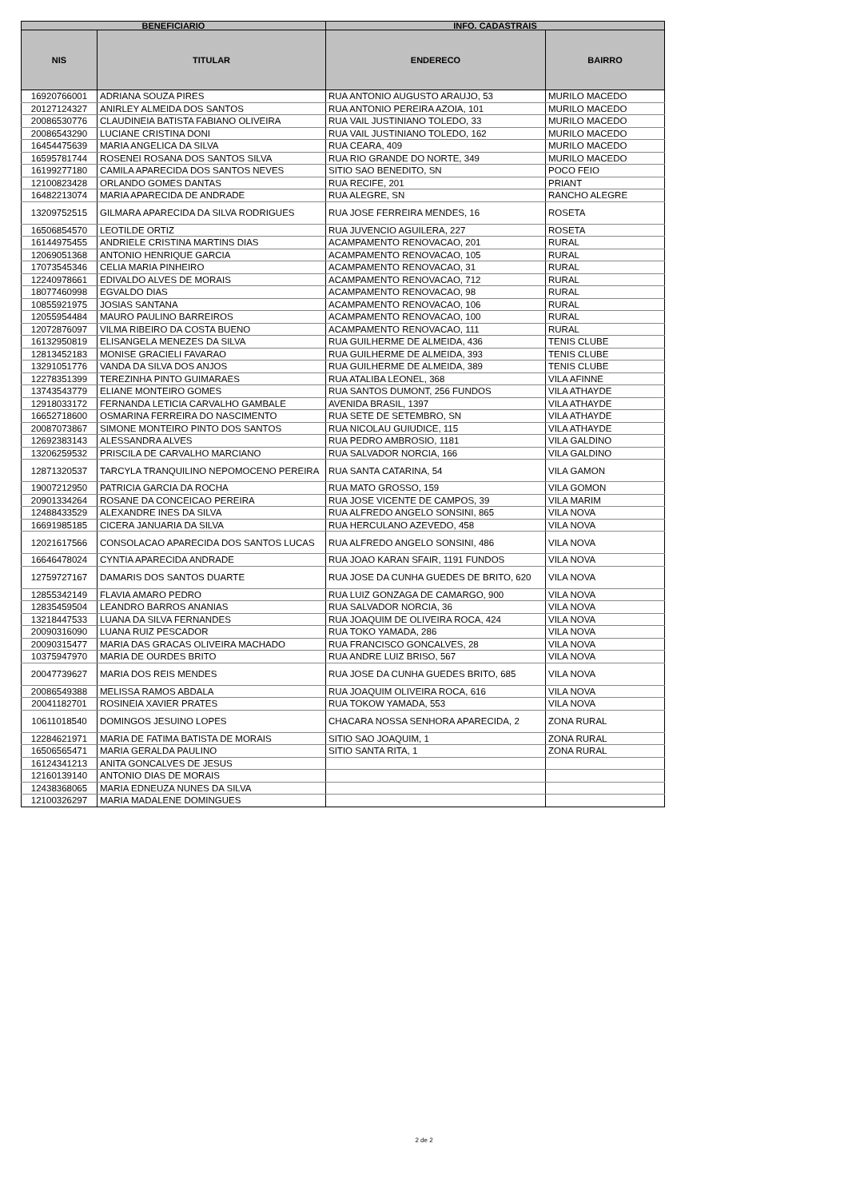| BENEFICIARIO | | INFO. CADASTRAIS | |
| --- | --- | --- | --- |
| NIS | TITULAR | ENDERECO | BAIRRO |
| 16920766001 | ADRIANA SOUZA PIRES | RUA ANTONIO AUGUSTO ARAUJO, 53 | MURILO MACEDO |
| 20127124327 | ANIRLEY ALMEIDA DOS SANTOS | RUA ANTONIO PEREIRA AZOIA, 101 | MURILO MACEDO |
| 20086530776 | CLAUDINEIA BATISTA FABIANO OLIVEIRA | RUA VAIL JUSTINIANO TOLEDO, 33 | MURILO MACEDO |
| 20086543290 | LUCIANE CRISTINA DONI | RUA VAIL JUSTINIANO TOLEDO, 162 | MURILO MACEDO |
| 16454475639 | MARIA ANGELICA DA SILVA | RUA CEARA, 409 | MURILO MACEDO |
| 16595781744 | ROSENEI ROSANA DOS SANTOS SILVA | RUA RIO GRANDE DO NORTE, 349 | MURILO MACEDO |
| 16199277180 | CAMILA APARECIDA DOS SANTOS NEVES | SITIO SAO BENEDITO, SN | POCO FEIO |
| 12100823428 | ORLANDO GOMES DANTAS | RUA RECIFE, 201 | PRIANT |
| 16482213074 | MARIA APARECIDA DE ANDRADE | RUA ALEGRE, SN | RANCHO ALEGRE |
| 13209752515 | GILMARA APARECIDA DA SILVA RODRIGUES | RUA JOSE FERREIRA MENDES, 16 | ROSETA |
| 16506854570 | LEOTILDE ORTIZ | RUA JUVENCIO AGUILERA, 227 | ROSETA |
| 16144975455 | ANDRIELE CRISTINA MARTINS DIAS | ACAMPAMENTO RENOVACAO, 201 | RURAL |
| 12069051368 | ANTONIO HENRIQUE GARCIA | ACAMPAMENTO RENOVACAO, 105 | RURAL |
| 17073545346 | CELIA MARIA PINHEIRO | ACAMPAMENTO RENOVACAO, 31 | RURAL |
| 12240978661 | EDIVALDO ALVES DE MORAIS | ACAMPAMENTO RENOVACAO, 712 | RURAL |
| 18077460998 | EGVALDO DIAS | ACAMPAMENTO RENOVACAO, 98 | RURAL |
| 10855921975 | JOSIAS SANTANA | ACAMPAMENTO RENOVACAO, 106 | RURAL |
| 12055954484 | MAURO PAULINO BARREIROS | ACAMPAMENTO RENOVACAO, 100 | RURAL |
| 12072876097 | VILMA RIBEIRO DA COSTA BUENO | ACAMPAMENTO RENOVACAO, 111 | RURAL |
| 16132950819 | ELISANGELA MENEZES DA SILVA | RUA GUILHERME DE ALMEIDA, 436 | TENIS CLUBE |
| 12813452183 | MONISE GRACIELI FAVARAO | RUA GUILHERME DE ALMEIDA, 393 | TENIS CLUBE |
| 13291051776 | VANDA DA SILVA DOS ANJOS | RUA GUILHERME DE ALMEIDA, 389 | TENIS CLUBE |
| 12278351399 | TEREZINHA PINTO GUIMARAES | RUA ATALIBA LEONEL, 368 | VILA AFINNE |
| 13743543779 | ELIANE MONTEIRO GOMES | RUA SANTOS DUMONT, 256 FUNDOS | VILA ATHAYDE |
| 12918033172 | FERNANDA LETICIA CARVALHO GAMBALE | AVENIDA BRASIL, 1397 | VILA ATHAYDE |
| 16652718600 | OSMARINA FERREIRA DO NASCIMENTO | RUA SETE DE SETEMBRO, SN | VILA ATHAYDE |
| 20087073867 | SIMONE MONTEIRO PINTO DOS SANTOS | RUA NICOLAU GUIUDICE, 115 | VILA ATHAYDE |
| 12692383143 | ALESSANDRA ALVES | RUA PEDRO AMBROSIO, 1181 | VILA GALDINO |
| 13206259532 | PRISCILA DE CARVALHO MARCIANO | RUA SALVADOR NORCIA, 166 | VILA GALDINO |
| 12871320537 | TARCYLA TRANQUILINO NEPOMOCENO PEREIRA | RUA SANTA CATARINA, 54 | VILA GAMON |
| 19007212950 | PATRICIA GARCIA DA ROCHA | RUA MATO GROSSO, 159 | VILA GOMON |
| 20901334264 | ROSANE DA CONCEICAO PEREIRA | RUA JOSE VICENTE DE CAMPOS, 39 | VILA MARIM |
| 12488433529 | ALEXANDRE INES DA SILVA | RUA ALFREDO ANGELO SONSINI, 865 | VILA NOVA |
| 16691985185 | CICERA JANUARIA DA SILVA | RUA HERCULANO AZEVEDO, 458 | VILA NOVA |
| 12021617566 | CONSOLACAO APARECIDA DOS SANTOS LUCAS | RUA ALFREDO ANGELO SONSINI, 486 | VILA NOVA |
| 16646478024 | CYNTIA APARECIDA ANDRADE | RUA JOAO KARAN SFAIR, 1191 FUNDOS | VILA NOVA |
| 12759727167 | DAMARIS DOS SANTOS DUARTE | RUA JOSE DA CUNHA GUEDES DE BRITO, 620 | VILA NOVA |
| 12855342149 | FLAVIA AMARO PEDRO | RUA LUIZ GONZAGA DE CAMARGO, 900 | VILA NOVA |
| 12835459504 | LEANDRO BARROS ANANIAS | RUA SALVADOR NORCIA, 36 | VILA NOVA |
| 13218447533 | LUANA DA SILVA FERNANDES | RUA JOAQUIM DE OLIVEIRA ROCA, 424 | VILA NOVA |
| 20090316090 | LUANA RUIZ PESCADOR | RUA TOKO YAMADA, 286 | VILA NOVA |
| 20090315477 | MARIA DAS GRACAS OLIVEIRA MACHADO | RUA FRANCISCO GONCALVES, 28 | VILA NOVA |
| 10375947970 | MARIA DE OURDES BRITO | RUA ANDRE LUIZ BRISO, 567 | VILA NOVA |
| 20047739627 | MARIA DOS REIS MENDES | RUA JOSE DA CUNHA GUEDES BRITO, 685 | VILA NOVA |
| 20086549388 | MELISSA RAMOS ABDALA | RUA JOAQUIM OLIVEIRA ROCA, 616 | VILA NOVA |
| 20041182701 | ROSINEIA XAVIER PRATES | RUA TOKOW YAMADA, 553 | VILA NOVA |
| 10611018540 | DOMINGOS JESUINO LOPES | CHACARA NOSSA SENHORA APARECIDA, 2 | ZONA RURAL |
| 12284621971 | MARIA DE FATIMA BATISTA DE MORAIS | SITIO SAO JOAQUIM, 1 | ZONA RURAL |
| 16506565471 | MARIA GERALDA PAULINO | SITIO SANTA RITA, 1 | ZONA RURAL |
| 16124341213 | ANITA GONCALVES DE JESUS | | |
| 12160139140 | ANTONIO DIAS DE MORAIS | | |
| 12438368065 | MARIA EDNEUZA NUNES DA SILVA | | |
| 12100326297 | MARIA MADALENE DOMINGUES | | |
2 de 2